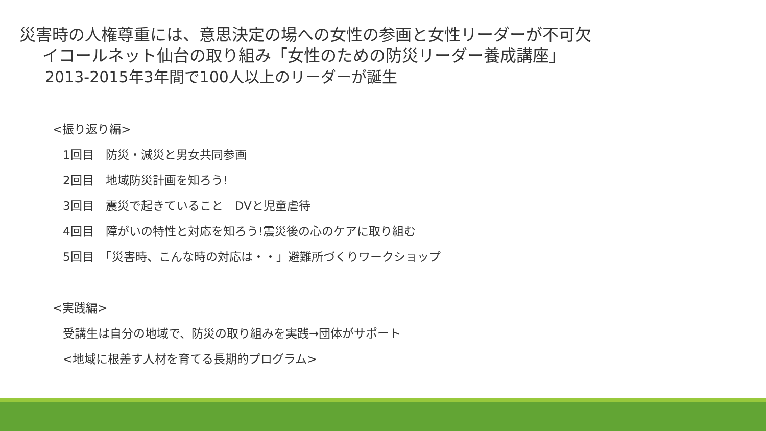災害時の人権尊重には、意思決定の場への女性の参画と女性リーダーが不可欠
イコールネット仙台の取り組み「女性のための防災リーダー養成講座」
2013-2015年3年間で100人以上のリーダーが誕生
<振り返り編>
1回目　防災・減災と男女共同参画
2回目　地域防災計画を知ろう!
3回目　震災で起きていること　DVと児童虐待
4回目　障がいの特性と対応を知ろう!震災後の心のケアに取り組む
5回目　「災害時、こんな時の対応は・・」避難所づくりワークショップ
<実践編>
受講生は自分の地域で、防災の取り組みを実践→団体がサポート
<地域に根差す人材を育てる長期的プログラム>